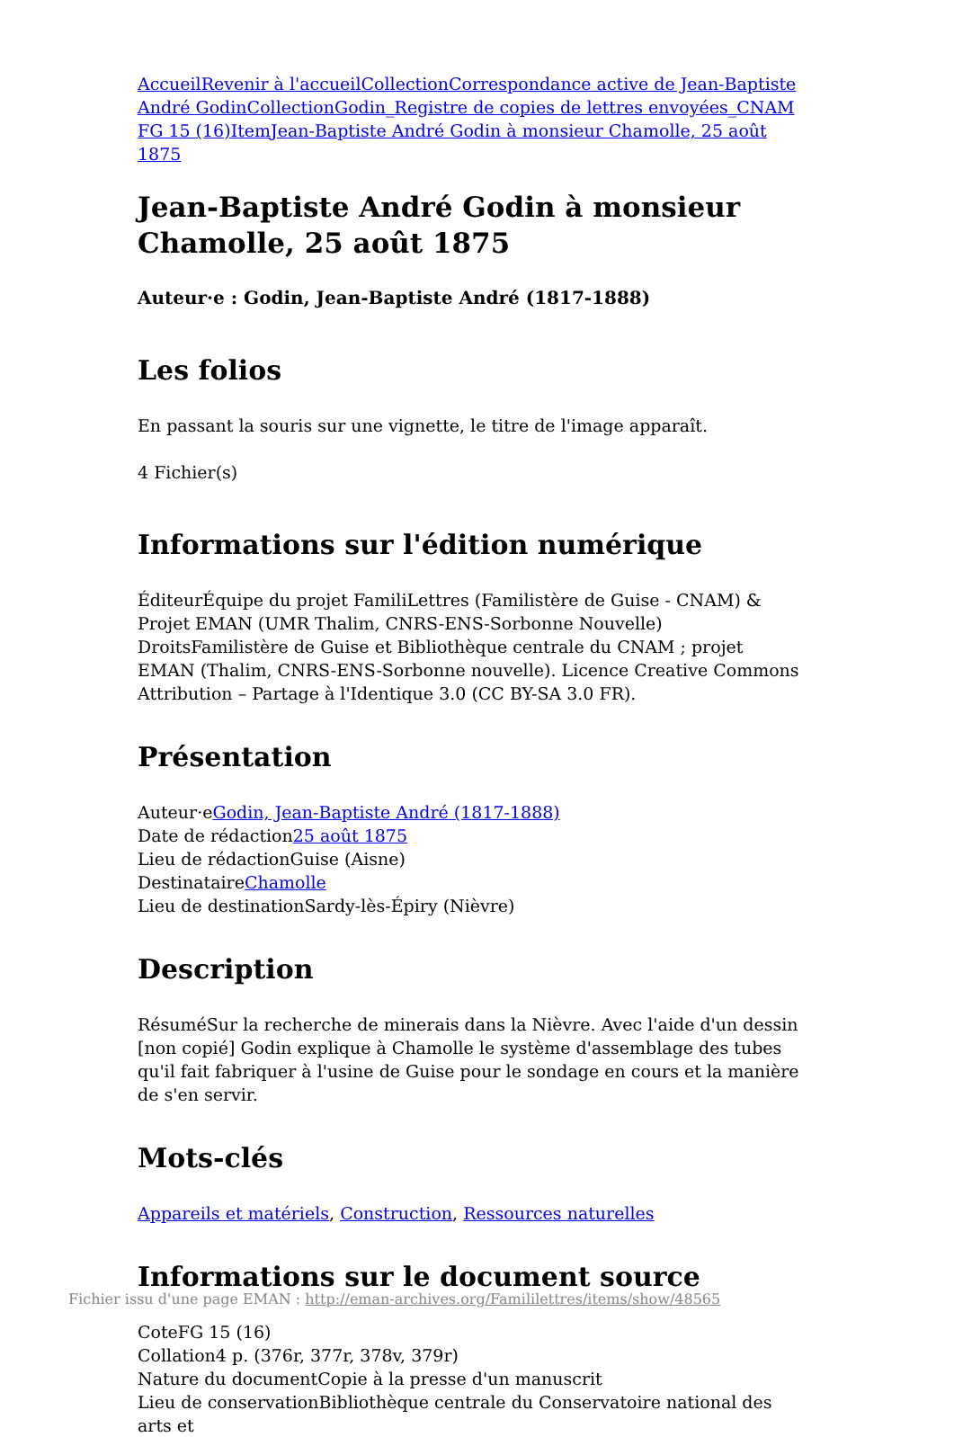Accueil Revenir à l'accueil Collection Correspondance active de Jean-Baptiste André Godin Collection Godin_Registre de copies de lettres envoyées_CNAM FG 15 (16) Item Jean-Baptiste André Godin à monsieur Chamolle, 25 août 1875
Jean-Baptiste André Godin à monsieur Chamolle, 25 août 1875
Auteur·e : Godin, Jean-Baptiste André (1817-1888)
Les folios
En passant la souris sur une vignette, le titre de l'image apparaît.
4 Fichier(s)
Informations sur l'édition numérique
ÉditeurÉquipe du projet FamiliLettres (Familistère de Guise - CNAM) & Projet EMAN (UMR Thalim, CNRS-ENS-Sorbonne Nouvelle)
DroitsFamilistère de Guise et Bibliothèque centrale du CNAM ; projet EMAN (Thalim, CNRS-ENS-Sorbonne nouvelle). Licence Creative Commons Attribution – Partage à l'Identique 3.0 (CC BY-SA 3.0 FR).
Présentation
Auteur·eGodin, Jean-Baptiste André (1817-1888)
Date de rédaction25 août 1875
Lieu de rédactionGuise (Aisne)
DestinataireChamolle
Lieu de destinationSardy-lès-Épiry (Nièvre)
Description
RésuméSur la recherche de minerais dans la Nièvre. Avec l'aide d'un dessin [non copié] Godin explique à Chamolle le système d'assemblage des tubes qu'il fait fabriquer à l'usine de Guise pour le sondage en cours et la manière de s'en servir.
Mots-clés
Appareils et matériels, Construction, Ressources naturelles
Informations sur le document source
CoteFG 15 (16)
Collation4 p. (376r, 377r, 378v, 379r)
Nature du documentCopie à la presse d'un manuscrit
Lieu de conservationBibliothèque centrale du Conservatoire national des arts et
Fichier issu d'une page EMAN : http://eman-archives.org/Famililettres/items/show/48565